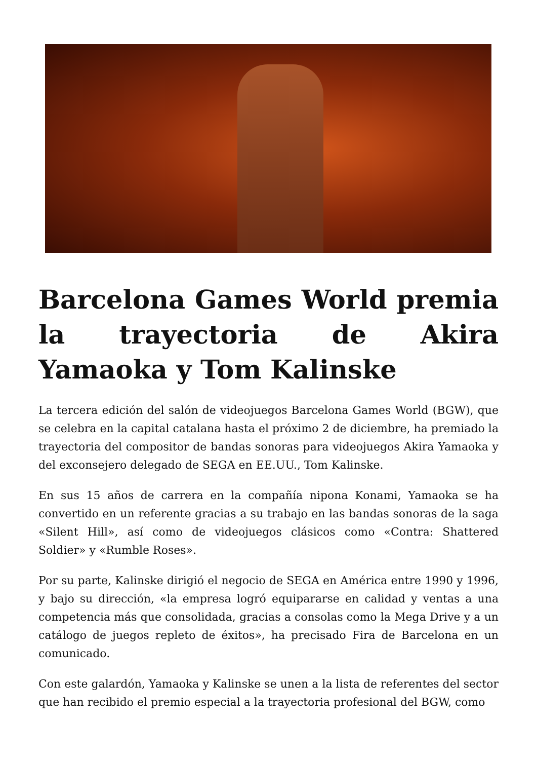Barcelona Games World premia la trayectoria de Akira Yamaoka y Tom Kalinske
La tercera edición del salón de videojuegos Barcelona Games World (BGW), que se celebra en la capital catalana hasta el próximo 2 de diciembre, ha premiado la trayectoria del compositor de bandas sonoras para videojuegos Akira Yamaoka y del exconsejero delegado de SEGA en EE.UU., Tom Kalinske.
En sus 15 años de carrera en la compañía nipona Konami, Yamaoka se ha convertido en un referente gracias a su trabajo en las bandas sonoras de la saga «Silent Hill», así como de videojuegos clásicos como «Contra: Shattered Soldier» y «Rumble Roses».
Por su parte, Kalinske dirigió el negocio de SEGA en América entre 1990 y 1996, y bajo su dirección, «la empresa logró equipararse en calidad y ventas a una competencia más que consolidada, gracias a consolas como la Mega Drive y a un catálogo de juegos repleto de éxitos», ha precisado Fira de Barcelona en un comunicado.
Con este galardón, Yamaoka y Kalinske se unen a la lista de referentes del sector que han recibido el premio especial a la trayectoria profesional del BGW, como